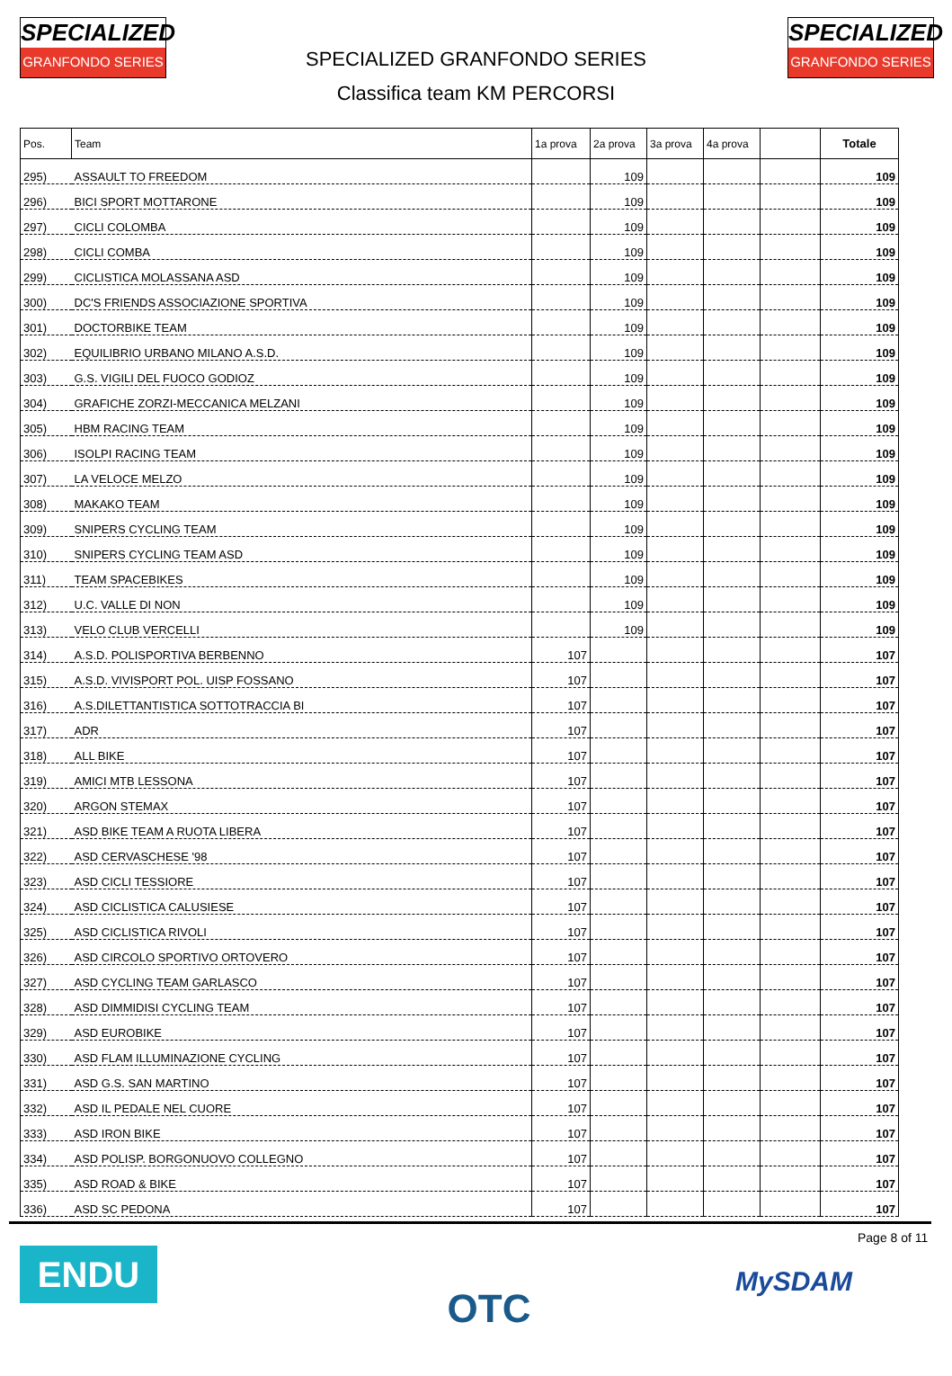SPECIALIZED
GRANFONDO SERIES
SPECIALIZED
GRANFONDO SERIES
SPECIALIZED GRANFONDO SERIES
Classifica team KM PERCORSI
| Pos. | Team | 1a prova | 2a prova | 3a prova | 4a prova | | Totale |
| --- | --- | --- | --- | --- | --- | --- | --- |
| 295) | ASSAULT TO FREEDOM | | 109 | | | | 109 |
| 296) | BICI SPORT MOTTARONE | | 109 | | | | 109 |
| 297) | CICLI COLOMBA | | 109 | | | | 109 |
| 298) | CICLI COMBA | | 109 | | | | 109 |
| 299) | CICLISTICA MOLASSANA ASD | | 109 | | | | 109 |
| 300) | DC'S FRIENDS ASSOCIAZIONE SPORTIVA | | 109 | | | | 109 |
| 301) | DOCTORBIKE TEAM | | 109 | | | | 109 |
| 302) | EQUILIBRIO URBANO MILANO A.S.D. | | 109 | | | | 109 |
| 303) | G.S. VIGILI DEL FUOCO GODIOZ | | 109 | | | | 109 |
| 304) | GRAFICHE ZORZI-MECCANICA MELZANI | | 109 | | | | 109 |
| 305) | HBM RACING TEAM | | 109 | | | | 109 |
| 306) | ISOLPI RACING TEAM | | 109 | | | | 109 |
| 307) | LA VELOCE MELZO | | 109 | | | | 109 |
| 308) | MAKAKO TEAM | | 109 | | | | 109 |
| 309) | SNIPERS CYCLING TEAM | | 109 | | | | 109 |
| 310) | SNIPERS CYCLING TEAM ASD | | 109 | | | | 109 |
| 311) | TEAM SPACEBIKES | | 109 | | | | 109 |
| 312) | U.C. VALLE DI NON | | 109 | | | | 109 |
| 313) | VELO CLUB VERCELLI | | 109 | | | | 109 |
| 314) | A.S.D. POLISPORTIVA BERBENNO | 107 | | | | | 107 |
| 315) | A.S.D. VIVISPORT POL. UISP FOSSANO | 107 | | | | | 107 |
| 316) | A.S.DILETTANTISTICA SOTTOTRACCIA BI | 107 | | | | | 107 |
| 317) | ADR | 107 | | | | | 107 |
| 318) | ALL BIKE | 107 | | | | | 107 |
| 319) | AMICI MTB LESSONA | 107 | | | | | 107 |
| 320) | ARGON STEMAX | 107 | | | | | 107 |
| 321) | ASD BIKE TEAM A RUOTA LIBERA | 107 | | | | | 107 |
| 322) | ASD CERVASCHESE '98 | 107 | | | | | 107 |
| 323) | ASD CICLI TESSIORE | 107 | | | | | 107 |
| 324) | ASD CICLISTICA CALUSIESE | 107 | | | | | 107 |
| 325) | ASD CICLISTICA RIVOLI | 107 | | | | | 107 |
| 326) | ASD CIRCOLO SPORTIVO ORTOVERO | 107 | | | | | 107 |
| 327) | ASD CYCLING TEAM GARLASCO | 107 | | | | | 107 |
| 328) | ASD DIMMIDISI CYCLING TEAM | 107 | | | | | 107 |
| 329) | ASD EUROBIKE | 107 | | | | | 107 |
| 330) | ASD FLAM ILLUMINAZIONE CYCLING | 107 | | | | | 107 |
| 331) | ASD G.S. SAN MARTINO | 107 | | | | | 107 |
| 332) | ASD IL PEDALE NEL CUORE | 107 | | | | | 107 |
| 333) | ASD IRON BIKE | 107 | | | | | 107 |
| 334) | ASD POLISP. BORGONUOVO COLLEGNO | 107 | | | | | 107 |
| 335) | ASD ROAD & BIKE | 107 | | | | | 107 |
| 336) | ASD SC PEDONA | 107 | | | | | 107 |
ENDU OTC
Page 8 of 11
MySDAM